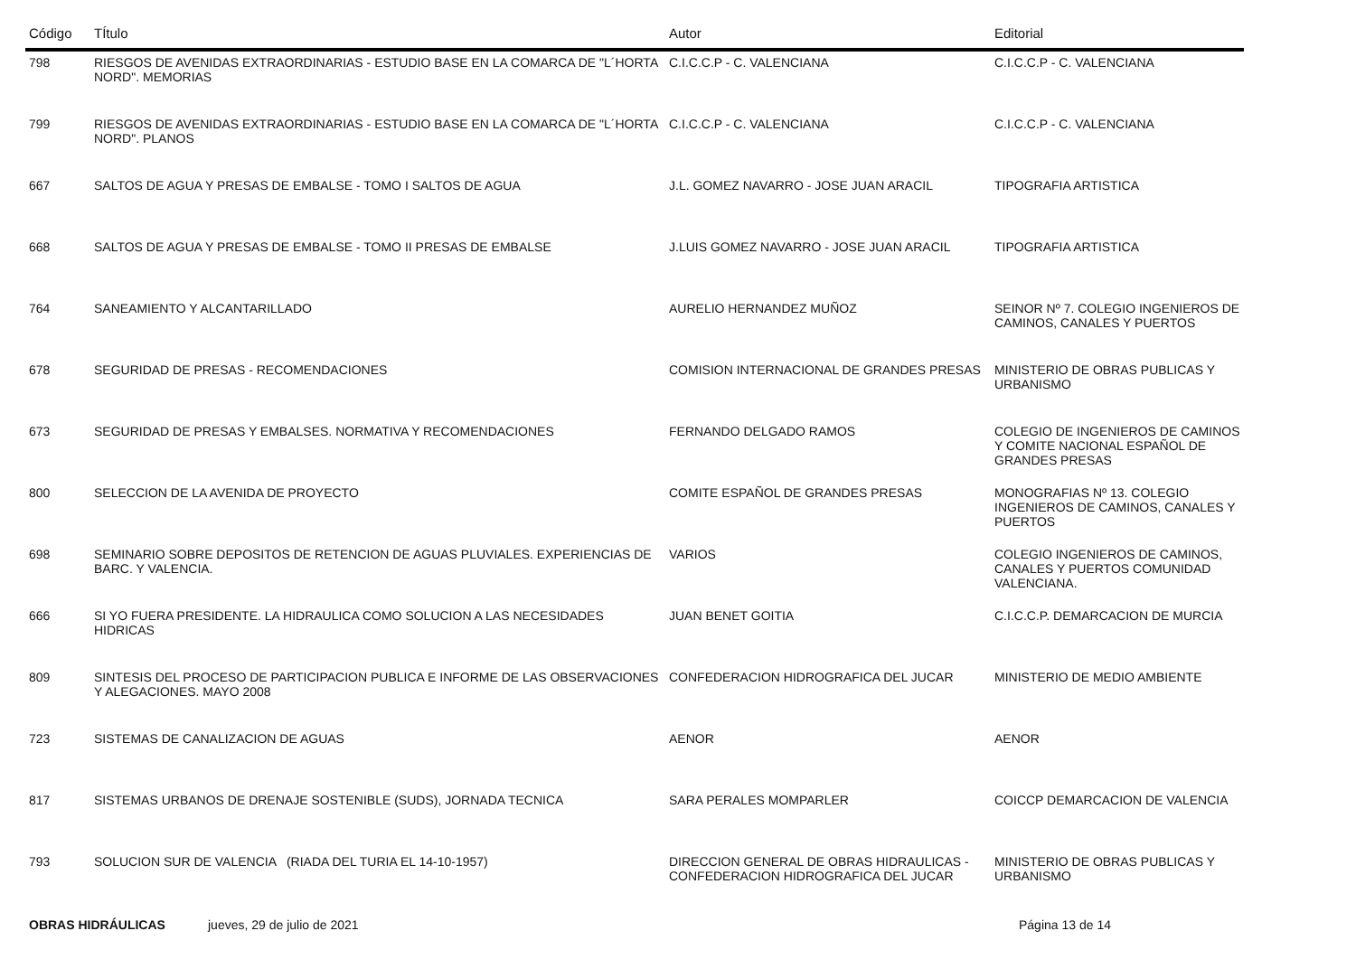| Código | TÍtulo | Autor | Editorial |
| --- | --- | --- | --- |
| 798 | RIESGOS DE AVENIDAS EXTRAORDINARIAS - ESTUDIO BASE EN LA COMARCA DE "L´HORTA NORD". MEMORIAS | C.I.C.C.P - C. VALENCIANA | C.I.C.C.P - C. VALENCIANA |
| 799 | RIESGOS DE AVENIDAS EXTRAORDINARIAS - ESTUDIO BASE EN LA COMARCA DE "L´HORTA NORD". PLANOS | C.I.C.C.P - C. VALENCIANA | C.I.C.C.P - C. VALENCIANA |
| 667 | SALTOS DE AGUA Y PRESAS DE EMBALSE - TOMO I SALTOS DE AGUA | J.L. GOMEZ NAVARRO - JOSE JUAN ARACIL | TIPOGRAFIA ARTISTICA |
| 668 | SALTOS DE AGUA Y PRESAS DE EMBALSE - TOMO II PRESAS DE EMBALSE | J.LUIS GOMEZ NAVARRO - JOSE JUAN ARACIL | TIPOGRAFIA ARTISTICA |
| 764 | SANEAMIENTO Y ALCANTARILLADO | AURELIO HERNANDEZ MUÑOZ | SEINOR Nº 7. COLEGIO INGENIEROS DE CAMINOS, CANALES Y PUERTOS |
| 678 | SEGURIDAD DE PRESAS - RECOMENDACIONES | COMISION INTERNACIONAL DE GRANDES PRESAS | MINISTERIO DE OBRAS PUBLICAS Y URBANISMO |
| 673 | SEGURIDAD DE PRESAS Y EMBALSES. NORMATIVA Y RECOMENDACIONES | FERNANDO DELGADO RAMOS | COLEGIO DE INGENIEROS DE CAMINOS Y COMITE NACIONAL ESPAÑOL DE GRANDES PRESAS |
| 800 | SELECCION DE LA AVENIDA DE PROYECTO | COMITE ESPAÑOL DE GRANDES PRESAS | MONOGRAFIAS Nº 13. COLEGIO INGENIEROS DE CAMINOS, CANALES Y PUERTOS |
| 698 | SEMINARIO SOBRE DEPOSITOS DE RETENCION DE AGUAS PLUVIALES. EXPERIENCIAS DE BARC. Y VALENCIA. | VARIOS | COLEGIO INGENIEROS DE CAMINOS, CANALES Y PUERTOS COMUNIDAD VALENCIANA. |
| 666 | SI YO FUERA PRESIDENTE. LA HIDRAULICA COMO SOLUCION A LAS NECESIDADES HIDRICAS | JUAN BENET GOITIA | C.I.C.C.P. DEMARCACION DE MURCIA |
| 809 | SINTESIS DEL PROCESO DE PARTICIPACION PUBLICA E INFORME DE LAS OBSERVACIONES Y ALEGACIONES. MAYO 2008 | CONFEDERACION HIDROGRAFICA DEL JUCAR | MINISTERIO DE MEDIO AMBIENTE |
| 723 | SISTEMAS DE CANALIZACION DE AGUAS | AENOR | AENOR |
| 817 | SISTEMAS URBANOS DE DRENAJE SOSTENIBLE (SUDS), JORNADA TECNICA | SARA PERALES MOMPARLER | COICCP DEMARCACION DE VALENCIA |
| 793 | SOLUCION SUR DE VALENCIA (RIADA DEL TURIA EL 14-10-1957) | DIRECCION GENERAL DE OBRAS HIDRAULICAS - CONFEDERACION HIDROGRAFICA DEL JUCAR | MINISTERIO DE OBRAS PUBLICAS Y URBANISMO |
OBRAS HIDRÁULICAS jueves, 29 de julio de 2021 Página 13 de 14